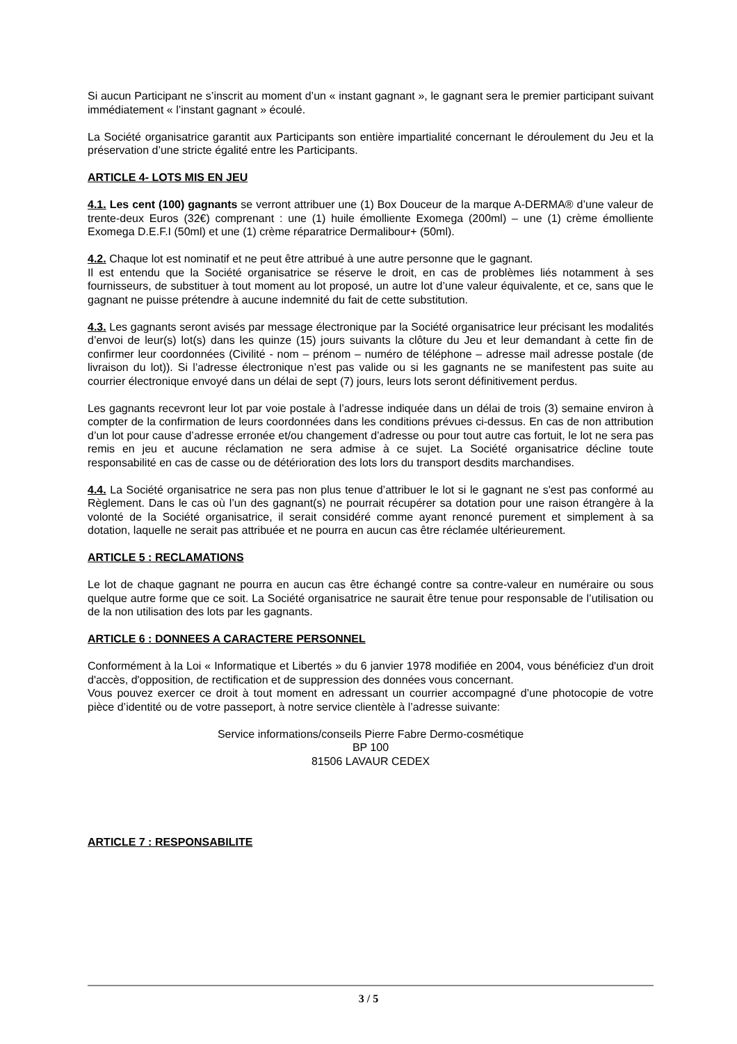Si aucun Participant ne s’inscrit au moment d’un « instant gagnant », le gagnant sera le premier participant suivant immédiatement « l’instant gagnant » écoulé.
La Société organisatrice garantit aux Participants son entière impartialité concernant le déroulement du Jeu et la préservation d’une stricte égalité entre les Participants.
ARTICLE 4- LOTS MIS EN JEU
4.1. Les cent (100) gagnants se verront attribuer une (1) Box Douceur de la marque A-DERMA® d’une valeur de trente-deux Euros (32€) comprenant : une (1) huile émolliente Exomega (200ml) – une (1) crème émolliente Exomega D.E.F.I (50ml) et une (1) crème réparatrice Dermalibour+ (50ml).
4.2. Chaque lot est nominatif et ne peut être attribué à une autre personne que le gagnant.
Il est entendu que la Société organisatrice se réserve le droit, en cas de problèmes liés notamment à ses fournisseurs, de substituer à tout moment au lot proposé, un autre lot d’une valeur équivalente, et ce, sans que le gagnant ne puisse prétendre à aucune indemnité du fait de cette substitution.
4.3. Les gagnants seront avisés par message électronique par la Société organisatrice leur précisant les modalités d’envoi de leur(s) lot(s) dans les quinze (15) jours suivants la clôture du Jeu et leur demandant à cette fin de confirmer leur coordonnées (Civilité - nom – prénom – numéro de téléphone – adresse mail adresse postale (de livraison du lot)). Si l’adresse électronique n’est pas valide ou si les gagnants ne se manifestent pas suite au courrier électronique envoyé dans un délai de sept (7) jours, leurs lots seront définitivement perdus.
Les gagnants recevront leur lot par voie postale à l’adresse indiquée dans un délai de trois (3) semaine environ à compter de la confirmation de leurs coordonnées dans les conditions prévues ci-dessus. En cas de non attribution d’un lot pour cause d’adresse erronée et/ou changement d’adresse ou pour tout autre cas fortuit, le lot ne sera pas remis en jeu et aucune réclamation ne sera admise à ce sujet. La Société organisatrice décline toute responsabilité en cas de casse ou de détérioration des lots lors du transport desdits marchandises.
4.4. La Société organisatrice ne sera pas non plus tenue d’attribuer le lot si le gagnant ne s'est pas conformé au Règlement. Dans le cas où l’un des gagnant(s) ne pourrait récupérer sa dotation pour une raison étrangère à la volonté de la Société organisatrice, il serait considéré comme ayant renoncé purement et simplement à sa dotation, laquelle ne serait pas attribuée et ne pourra en aucun cas être réclamée ultérieurement.
ARTICLE 5 : RECLAMATIONS
Le lot de chaque gagnant ne pourra en aucun cas être échangé contre sa contre-valeur en numéraire ou sous quelque autre forme que ce soit. La Société organisatrice ne saurait être tenue pour responsable de l’utilisation ou de la non utilisation des lots par les gagnants.
ARTICLE 6 : DONNEES A CARACTERE PERSONNEL
Conformément à la Loi « Informatique et Libertés » du 6 janvier 1978 modifiée en 2004, vous bénéficiez d'un droit d'accès, d'opposition, de rectification et de suppression des données vous concernant.
Vous pouvez exercer ce droit à tout moment en adressant un courrier accompagné d’une photocopie de votre pièce d’identité ou de votre passeport, à notre service clientèle à l’adresse suivante:
Service informations/conseils Pierre Fabre Dermo-cosmétique
BP 100
81506 LAVAUR CEDEX
ARTICLE 7 : RESPONSABILITE
3 / 5